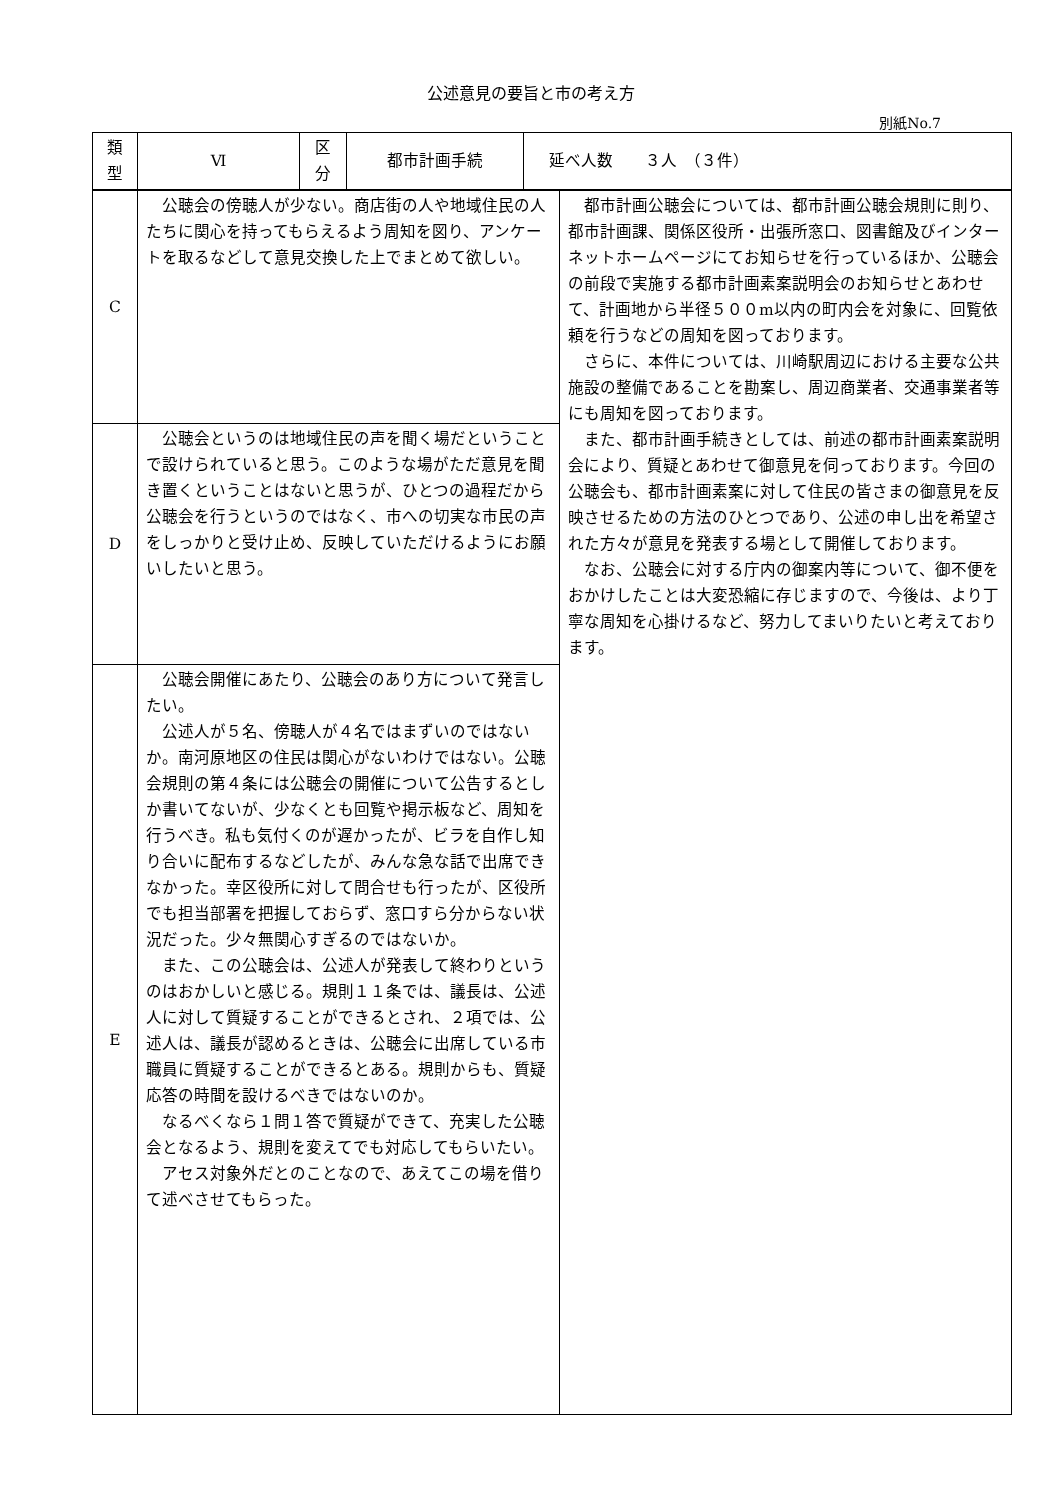公述意見の要旨と市の考え方
別紙No.7
| 類 型 | Ⅵ | 区 分 | 都市計画手続 | 延べ人数 ３人 （３件） |
| C | 公聴会の傍聴人が少ない。商店街の人や地域住民の人たちに関心を持ってもらえるよう周知を図り、アンケートを取るなどして意見交換した上でまとめて欲しい。 | 都市計画公聴会については、都市計画公聴会規則に則り、都市計画課、関係区役所・出張所窓口、図書館及びインターネットホームページにてお知らせを行っているほか、公聴会の前段で実施する都市計画素案説明会のお知らせとあわせて、計画地から半径５００m以内の町内会を対象に、回覧依頼を行うなどの周知を図っております。 さらに、本件については、川崎駅周辺における主要な公共施設の整備であることを勘案し、周辺商業者、交通事業者等にも周知を図っております。 また、都市計画手続きとしては、前述の都市計画素案説明会により、質疑とあわせて御意見を伺っております。今回の公聴会も、都市計画素案に対して住民の皆さまの御意見を反映させるための方法のひとつであり、公述の申し出を希望された方々が意見を発表する場として開催しております。 なお、公聴会に対する庁内の御案内等について、御不便をおかけしたことは大変恐縮に存じますので、今後は、より丁寧な周知を心掛けるなど、努力してまいりたいと考えております。 |
| D | 公聴会というのは地域住民の声を聞く場だということで設けられていると思う。このような場がただ意見を聞き置くということはないと思うが、ひとつの過程だから公聴会を行うというのではなく、市への切実な市民の声をしっかりと受け止め、反映していただけるようにお願いしたいと思う。 | |
| E | 公聴会開催にあたり、公聴会のあり方について発言したい。 公述人が５名、傍聴人が４名ではまずいのではないか。南河原地区の住民は関心がないわけではない。公聴会規則の第４条には公聴会の開催について公告するとしか書いてないが、少なくとも回覧や掲示板など、周知を行うべき。私も気付くのが遅かったが、ビラを自作し知り合いに配布するなどしたが、みんな急な話で出席できなかった。幸区役所に対して問合せも行ったが、区役所でも担当部署を把握しておらず、窓口すら分からない状況だった。少々無関心すぎるのではないか。 また、この公聴会は、公述人が発表して終わりというのはおかしいと感じる。規則１１条では、議長は、公述人に対して質疑することができるとされ、２項では、公述人は、議長が認めるときは、公聴会に出席している市職員に質疑することができるとある。規則からも、質疑応答の時間を設けるべきではないのか。 なるべくなら１問１答で質疑ができて、充実した公聴会となるよう、規則を変えてでも対応してもらいたい。 アセス対象外だとのことなので、あえてこの場を借りて述べさせてもらった。 | |